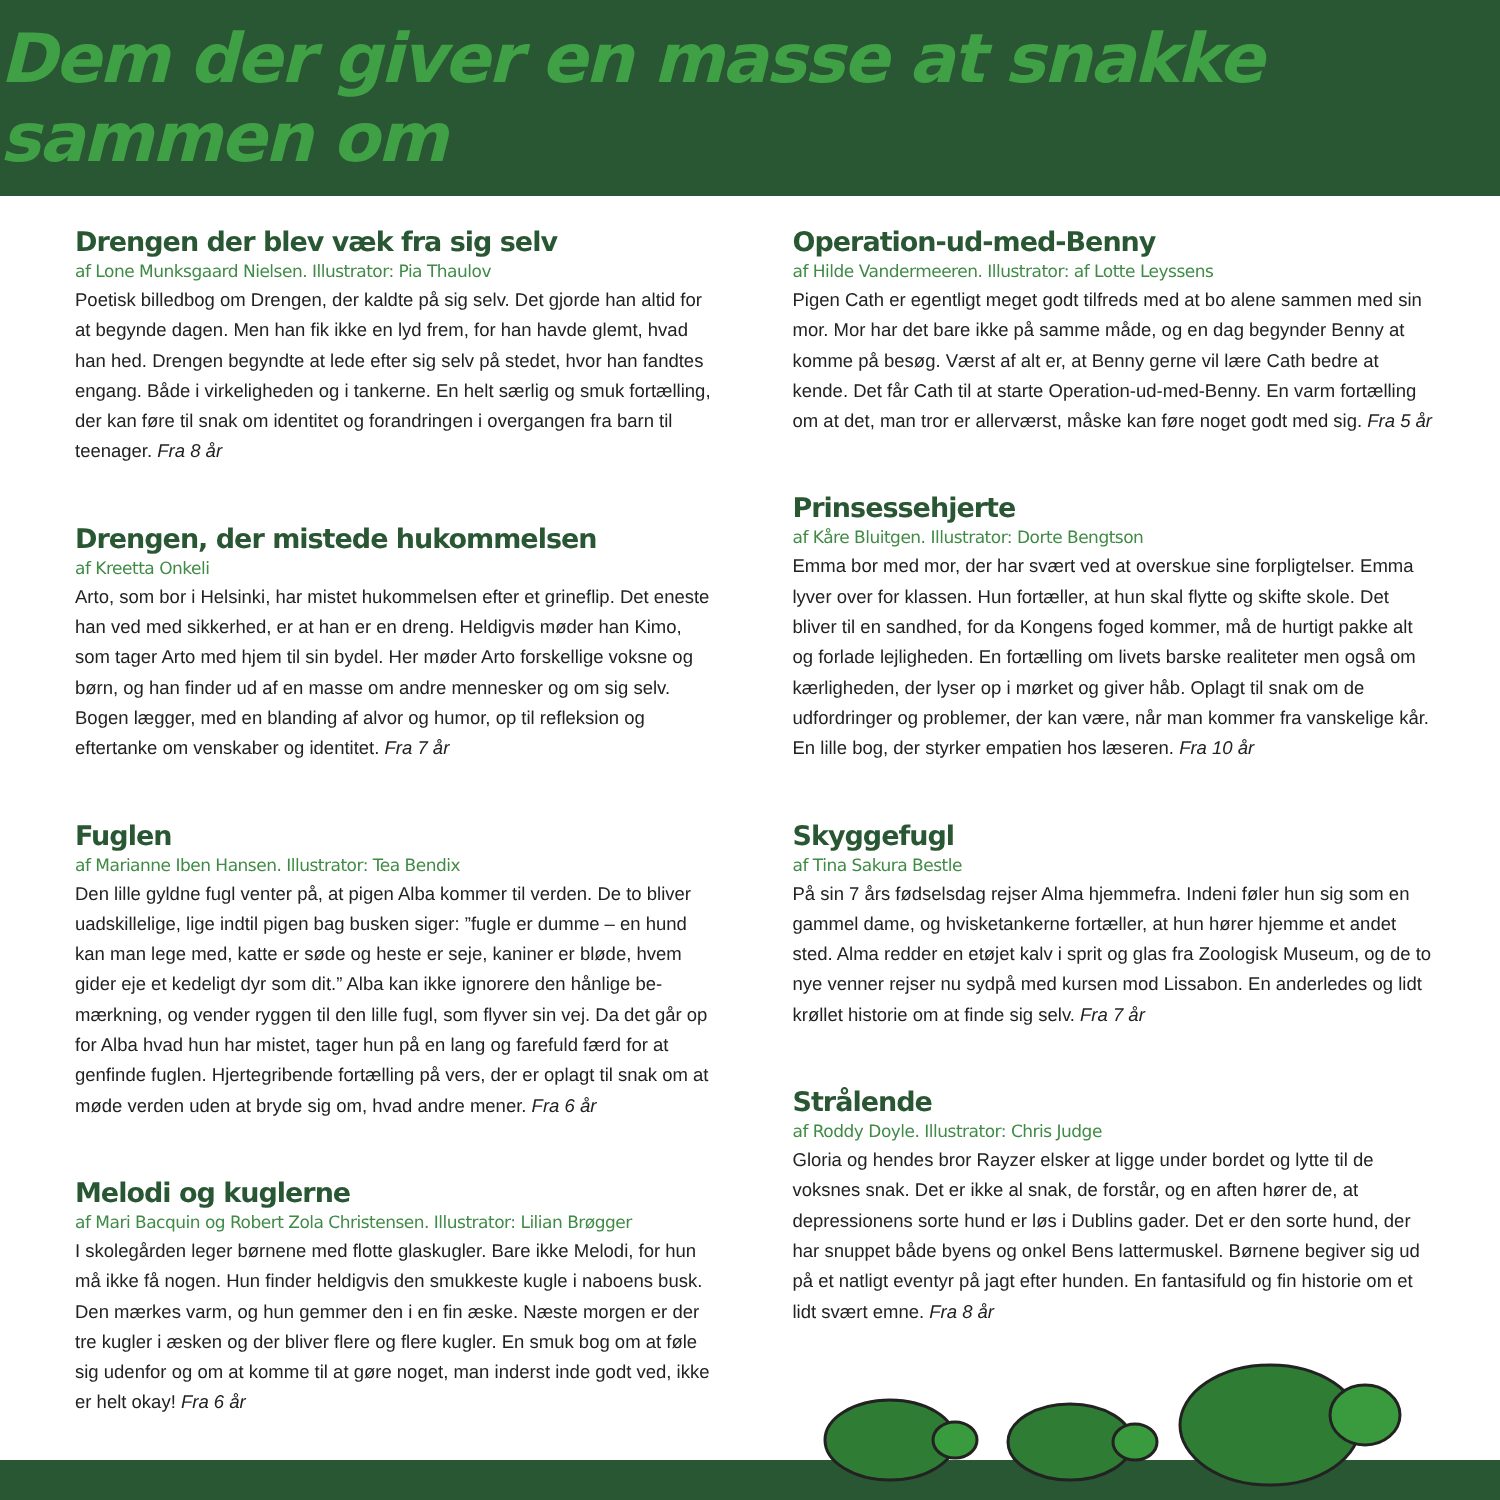Dem der giver en masse at snakke sammen om
Drengen der blev væk fra sig selv
af Lone Munksgaard Nielsen. Illustrator: Pia Thaulov
Poetisk billedbog om Drengen, der kaldte på sig selv. Det gjorde han altid for at begynde dagen. Men han fik ikke en lyd frem, for han havde glemt, hvad han hed. Drengen begyndte at lede efter sig selv på stedet, hvor han fandtes engang. Både i virkeligheden og i tankerne. En helt særlig og smuk fortælling, der kan føre til snak om identitet og forandringen i overgangen fra barn til teenager. Fra 8 år
Drengen, der mistede hukommelsen
af Kreetta Onkeli
Arto, som bor i Helsinki, har mistet hukommelsen efter et grineflip. Det eneste han ved med sikkerhed, er at han er en dreng. Heldigvis møder han Kimo, som tager Arto med hjem til sin bydel. Her møder Arto forskellige voksne og børn, og han finder ud af en masse om andre mennesker og om sig selv. Bogen lægger, med en blanding af alvor og humor, op til refleksion og eftertanke om venskaber og identitet. Fra 7 år
Fuglen
af Marianne Iben Hansen. Illustrator: Tea Bendix
Den lille gyldne fugl venter på, at pigen Alba kommer til verden. De to bliver uadskillelige, lige indtil pigen bag busken siger: ”fugle er dumme – en hund kan man lege med, katte er søde og heste er seje, kaniner er bløde, hvem gider eje et kedeligt dyr som dit.” Alba kan ikke ignorere den hånlige be-mærkning, og vender ryggen til den lille fugl, som flyver sin vej. Da det går op for Alba hvad hun har mistet, tager hun på en lang og farefuld færd for at genfinde fuglen. Hjertegribende fortælling på vers, der er oplagt til snak om at møde verden uden at bryde sig om, hvad andre mener. Fra 6 år
Melodi og kuglerne
af Mari Bacquin og Robert Zola Christensen. Illustrator: Lilian Brøgger
I skolegården leger børnene med flotte glaskugler. Bare ikke Melodi, for hun må ikke få nogen. Hun finder heldigvis den smukkeste kugle i naboens busk. Den mærkes varm, og hun gemmer den i en fin æske. Næste morgen er der tre kugler i æsken og der bliver flere og flere kugler. En smuk bog om at føle sig udenfor og om at komme til at gøre noget, man inderst inde godt ved, ikke er helt okay! Fra 6 år
Operation-ud-med-Benny
af Hilde Vandermeeren. Illustrator: af Lotte Leyssens
Pigen Cath er egentligt meget godt tilfreds med at bo alene sammen med sin mor. Mor har det bare ikke på samme måde, og en dag begynder Benny at komme på besøg. Værst af alt er, at Benny gerne vil lære Cath bedre at kende. Det får Cath til at starte Operation-ud-med-Benny. En varm fortælling om at det, man tror er allerværst, måske kan føre noget godt med sig. Fra 5 år
Prinsessehjerte
af Kåre Bluitgen. Illustrator: Dorte Bengtson
Emma bor med mor, der har svært ved at overskue sine forpligtelser. Emma lyver over for klassen. Hun fortæller, at hun skal flytte og skifte skole. Det bliver til en sandhed, for da Kongens foged kommer, må de hurtigt pakke alt og forlade lejligheden. En fortælling om livets barske realiteter men også om kærligheden, der lyser op i mørket og giver håb. Oplagt til snak om de udfordringer og problemer, der kan være, når man kommer fra vanskelige kår. En lille bog, der styrker empatien hos læseren. Fra 10 år
Skyggefugl
af Tina Sakura Bestle
På sin 7 års fødselsdag rejser Alma hjemmefra. Indeni føler hun sig som en gammel dame, og hvisketankerne fortæller, at hun hører hjemme et andet sted. Alma redder en etøjet kalv i sprit og glas fra Zoologisk Museum, og de to nye venner rejser nu sydpå med kursen mod Lissabon. En anderledes og lidt krøllet historie om at finde sig selv. Fra 7 år
Strålende
af Roddy Doyle. Illustrator: Chris Judge
Gloria og hendes bror Rayzer elsker at ligge under bordet og lytte til de voksnes snak. Det er ikke al snak, de forstår, og en aften hører de, at depressionens sorte hund er løs i Dublins gader. Det er den sorte hund, der har snuppet både byens og onkel Bens lattermuskel. Børnene begiver sig ud på et natligt eventyr på jagt efter hunden. En fantasifuld og fin historie om et lidt svært emne. Fra 8 år